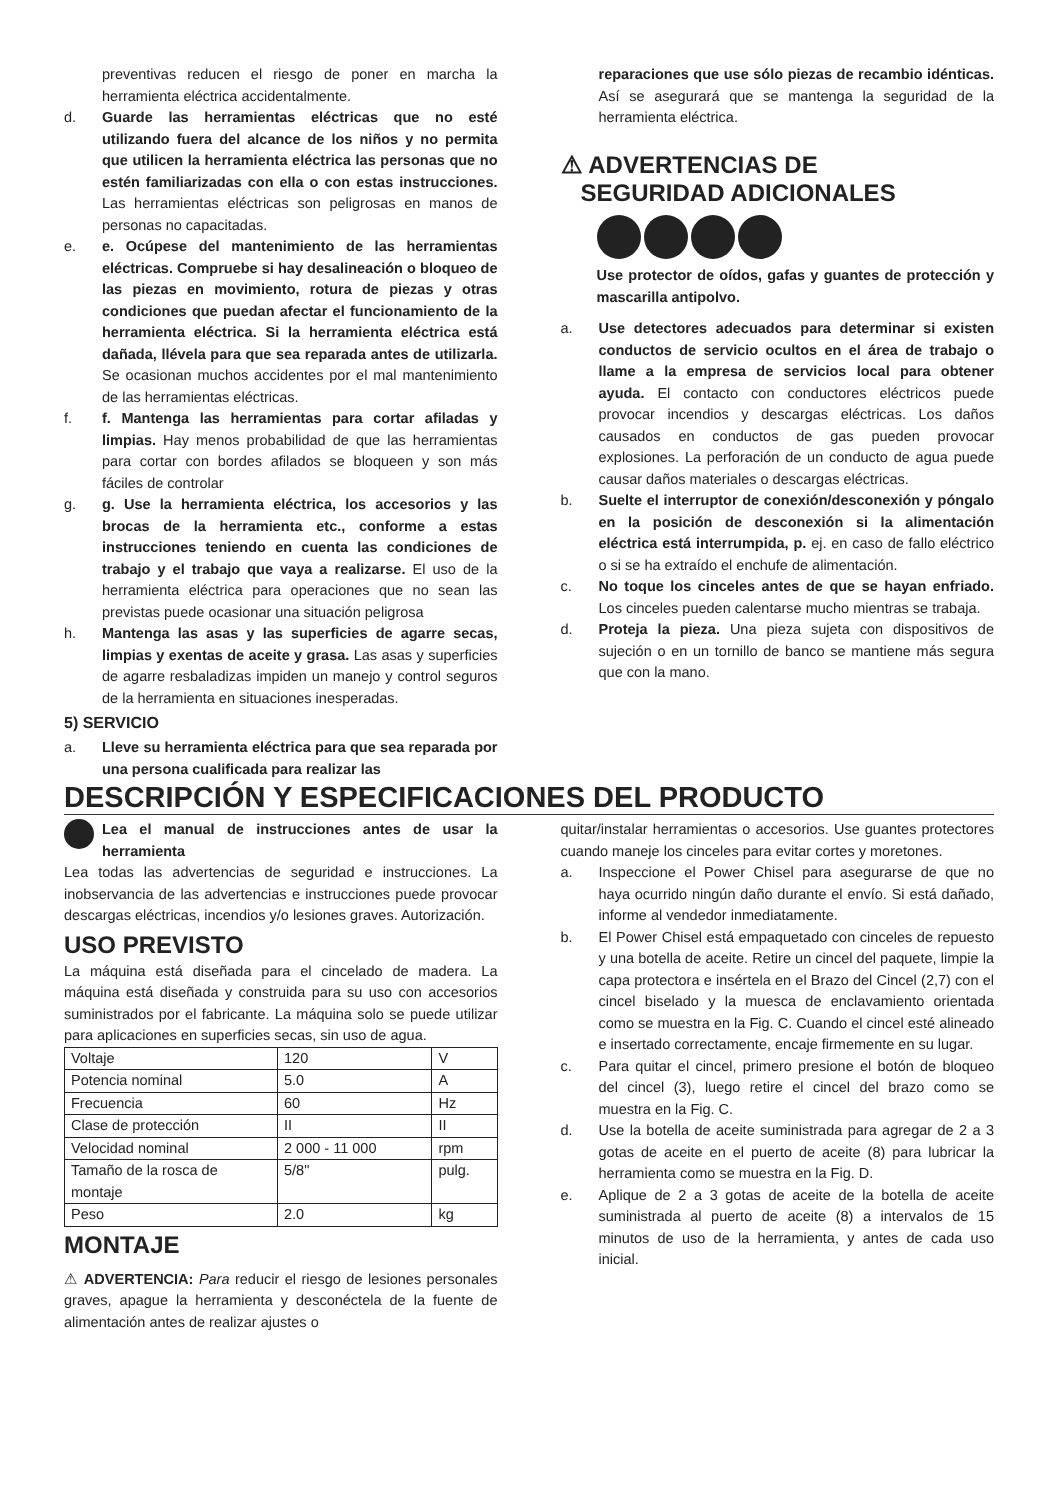preventivas reducen el riesgo de poner en marcha la herramienta eléctrica accidentalmente.
d. Guarde las herramientas eléctricas que no esté utilizando fuera del alcance de los niños y no permita que utilicen la herramienta eléctrica las personas que no estén familiarizadas con ella o con estas instrucciones. Las herramientas eléctricas son peligrosas en manos de personas no capacitadas.
e. e. Ocúpese del mantenimiento de las herramientas eléctricas. Compruebe si hay desalineación o bloqueo de las piezas en movimiento, rotura de piezas y otras condiciones que puedan afectar el funcionamiento de la herramienta eléctrica. Si la herramienta eléctrica está dañada, llévela para que sea reparada antes de utilizarla. Se ocasionan muchos accidentes por el mal mantenimiento de las herramientas eléctricas.
f. f. Mantenga las herramientas para cortar afiladas y limpias. Hay menos probabilidad de que las herramientas para cortar con bordes afilados se bloqueen y son más fáciles de controlar
g. g. Use la herramienta eléctrica, los accesorios y las brocas de la herramienta etc., conforme a estas instrucciones teniendo en cuenta las condiciones de trabajo y el trabajo que vaya a realizarse. El uso de la herramienta eléctrica para operaciones que no sean las previstas puede ocasionar una situación peligrosa
h. Mantenga las asas y las superficies de agarre secas, limpias y exentas de aceite y grasa. Las asas y superficies de agarre resbaladizas impiden un manejo y control seguros de la herramienta en situaciones inesperadas.
5) SERVICIO
a. Lleve su herramienta eléctrica para que sea reparada por una persona cualificada para realizar las
reparaciones que use sólo piezas de recambio idénticas. Así se asegurará que se mantenga la seguridad de la herramienta eléctrica.
⚠ ADVERTENCIAS DE
SEGURIDAD ADICIONALES
Use protector de oídos, gafas y guantes de protección y mascarilla antipolvo.
a. Use detectores adecuados para determinar si existen conductos de servicio ocultos en el área de trabajo o llame a la empresa de servicios local para obtener ayuda. El contacto con conductores eléctricos puede provocar incendios y descargas eléctricas. Los daños causados en conductos de gas pueden provocar explosiones. La perforación de un conducto de agua puede causar daños materiales o descargas eléctricas.
b. Suelte el interruptor de conexión/desconexión y póngalo en la posición de desconexión si la alimentación eléctrica está interrumpida, p. ej. en caso de fallo eléctrico o si se ha extraído el enchufe de alimentación.
c. No toque los cinceles antes de que se hayan enfriado. Los cinceles pueden calentarse mucho mientras se trabaja.
d. Proteja la pieza. Una pieza sujeta con dispositivos de sujeción o en un tornillo de banco se mantiene más segura que con la mano.
DESCRIPCIÓN Y ESPECIFICACIONES DEL PRODUCTO
Lea el manual de instrucciones antes de usar la herramienta
Lea todas las advertencias de seguridad e instrucciones. La inobservancia de las advertencias e instrucciones puede provocar descargas eléctricas, incendios y/o lesiones graves. Autorización.
USO PREVISTO
La máquina está diseñada para el cincelado de madera. La máquina está diseñada y construida para su uso con accesorios suministrados por el fabricante. La máquina solo se puede utilizar para aplicaciones en superficies secas, sin uso de agua.
| Voltaje | 120 | V |
| Potencia nominal | 5.0 | A |
| Frecuencia | 60 | Hz |
| Clase de protección | II | II |
| Velocidad nominal | 2 000 - 11 000 | rpm |
| Tamaño de la rosca de montaje | 5/8" | pulg. |
| Peso | 2.0 | kg |
MONTAJE
⚠ ADVERTENCIA: Para reducir el riesgo de lesiones personales graves, apague la herramienta y desconéctela de la fuente de alimentación antes de realizar ajustes o
quitar/instalar herramientas o accesorios. Use guantes protectores cuando maneje los cinceles para evitar cortes y moretones.
a. Inspeccione el Power Chisel para asegurarse de que no haya ocurrido ningún daño durante el envío. Si está dañado, informe al vendedor inmediatamente.
b. El Power Chisel está empaquetado con cinceles de repuesto y una botella de aceite. Retire un cincel del paquete, limpie la capa protectora e insértela en el Brazo del Cincel (2,7) con el cincel biselado y la muesca de enclavamiento orientada como se muestra en la Fig. C. Cuando el cincel esté alineado e insertado correctamente, encaje firmemente en su lugar.
c. Para quitar el cincel, primero presione el botón de bloqueo del cincel (3), luego retire el cincel del brazo como se muestra en la Fig. C.
d. Use la botella de aceite suministrada para agregar de 2 a 3 gotas de aceite en el puerto de aceite (8) para lubricar la herramienta como se muestra en la Fig. D.
e. Aplique de 2 a 3 gotas de aceite de la botella de aceite suministrada al puerto de aceite (8) a intervalos de 15 minutos de uso de la herramienta, y antes de cada uso inicial.